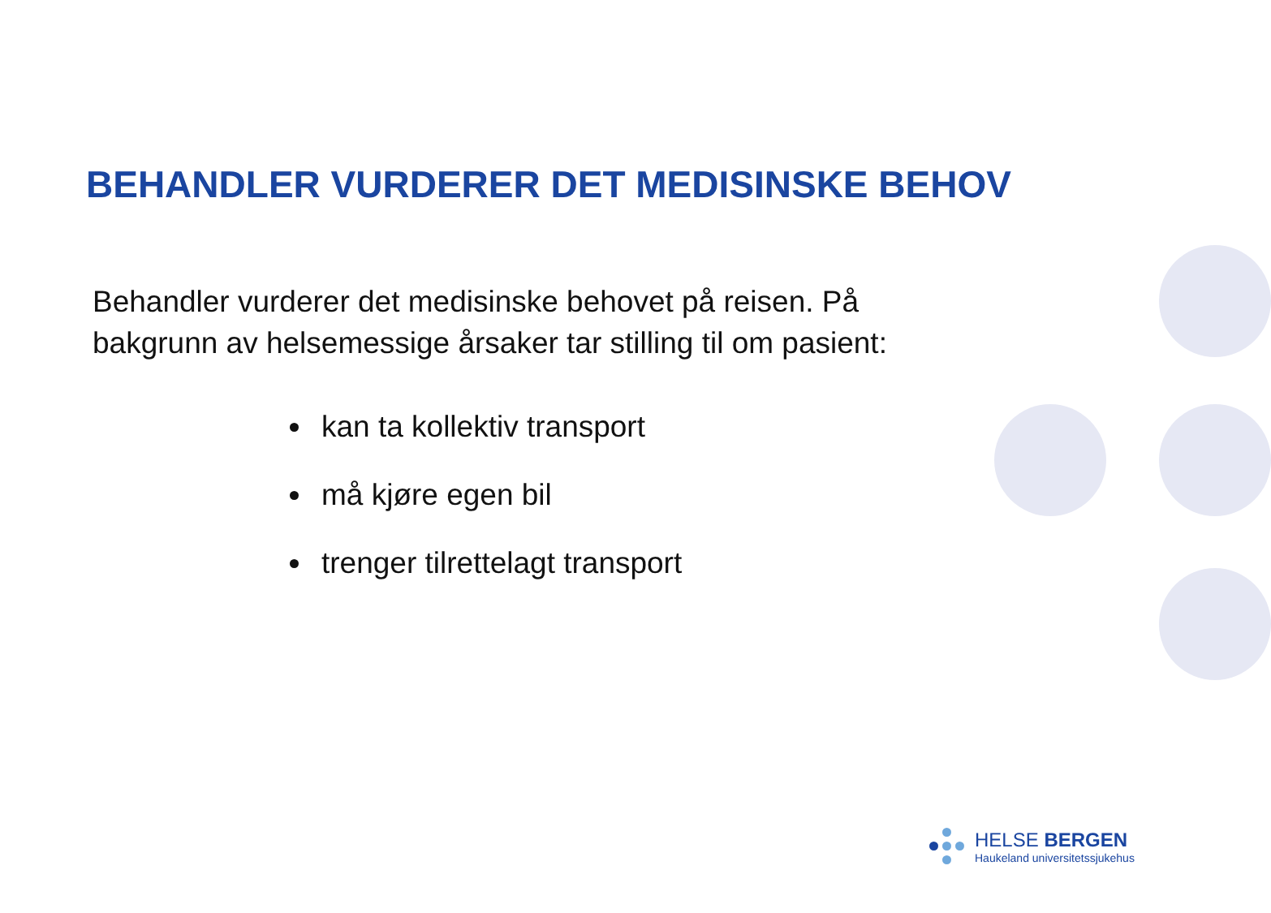BEHANDLER VURDERER DET MEDISINSKE BEHOV
Behandler vurderer det medisinske behovet på reisen. På bakgrunn av helsemessige årsaker tar stilling til om pasient:
kan ta kollektiv transport
må kjøre egen bil
trenger tilrettelagt transport
HELSE BERGEN
Haukeland universitetssjukehus